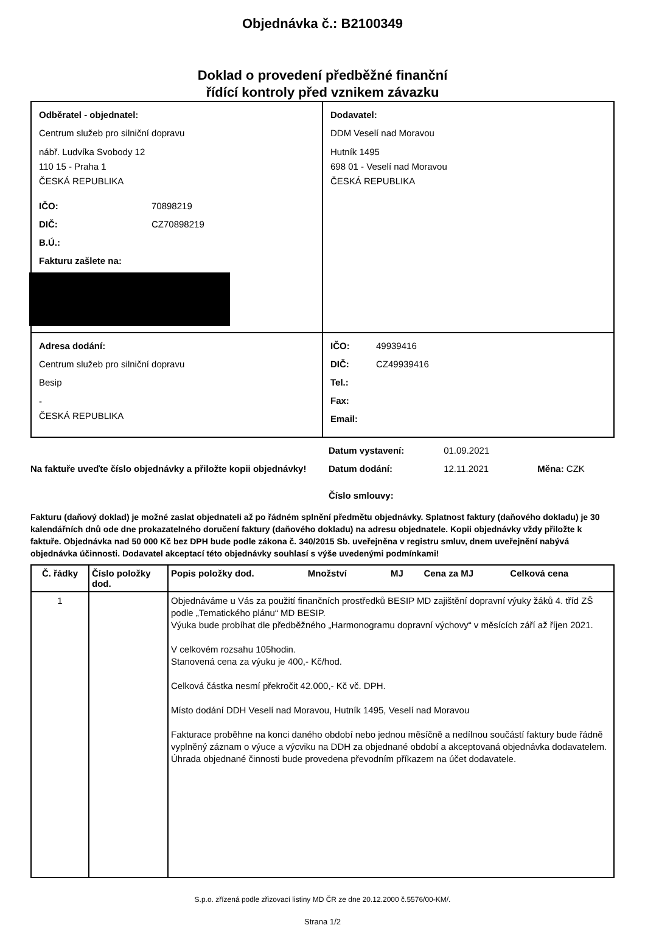Objednávka č.: B2100349
Doklad o provedení předběžné finanční
řídící kontroly před vznikem závazku
Odběratel - objednatel:
Centrum služeb pro silniční dopravu
nábř. Ludvíka Svobody 12
110 15 - Praha 1
ČESKÁ REPUBLIKA
IČO: 70898219
DIČ: CZ70898219
B.Ú.:
Fakturu zašlete na:
Dodavatel:
DDM Veselí nad Moravou
Hutník 1495
698 01 - Veselí nad Moravou
ČESKÁ REPUBLIKA
Adresa dodání:
Centrum služeb pro silniční dopravu
Besip
-
ČESKÁ REPUBLIKA
IČO: 49939416
DIČ: CZ49939416
Tel.:
Fax:
Email:
Na faktuře uveďte číslo objednávky a přiložte kopii objednávky!
Datum vystavení: 01.09.2021
Datum dodání: 12.11.2021 Měna: CZK
Číslo smlouvy:
Fakturu (daňový doklad) je možné zaslat objednateli až po řádném splnění předmětu objednávky. Splatnost faktury (daňového dokladu) je 30 kalendářních dnů ode dne prokazatelného doručení faktury (daňového dokladu) na adresu objednatele. Kopii objednávky vždy přiložte k faktuře. Objednávka nad 50 000 Kč bez DPH bude podle zákona č. 340/2015 Sb. uveřejněna v registru smluv, dnem uveřejnění nabývá objednávka účinnosti. Dodavatel akceptací této objednávky souhlasí s výše uvedenými podmínkami!
| Č. řádky | Číslo položky dod. | Popis položky dod. | Množství | MJ | Cena za MJ | Celková cena |
| --- | --- | --- | --- | --- | --- | --- |
| 1 | | Objednáváme u Vás za použití finančních prostředků BESIP MD zajištění dopravní výuky žáků 4. tříd ZŠ podle „Tematického plánu“ MD BESIP. Výuka bude probíhat dle předběžného „Harmonogramu dopravní výchovy“ v měsících září až říjen 2021. V celkovém rozsahu 105hodin. Stanovená cena za výuku je 400,- Kč/hod. Celková částka nesmí překročit 42.000,- Kč vč. DPH. Místo dodání DDH Veselí nad Moravou, Hutník 1495, Veselí nad Moravou Fakturace proběhne na konci daného období nebo jednou měsíčně a nedílnou součástí faktury bude řádně vyplněný záznam o výuce a výcviku na DDH za objednané období a akceptovaná objednávka dodavatelem. Úhrada objednané činnosti bude provedena převodním příkazem na účet dodavatele. | | | | |
S.p.o. zřízená podle zřizovací listiny MD ČR ze dne 20.12.2000 č.5576/00-KM/.
Strana 1/2